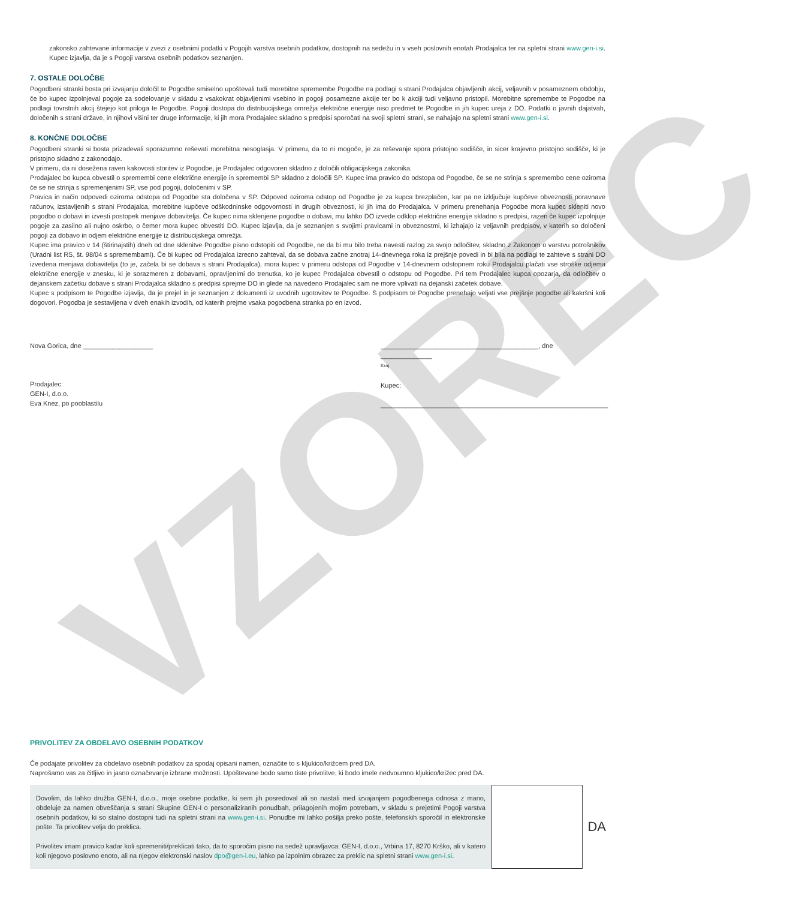VZOREC
zakonsko zahtevane informacije v zvezi z osebnimi podatki v Pogojih varstva osebnih podatkov, dostopnih na sedežu in v vseh poslovnih enotah Prodajalca ter na spletni strani www.gen-i.si. Kupec izjavlja, da je s Pogoji varstva osebnih podatkov seznanjen.
7. OSTALE DOLOČBE
Pogodbeni stranki bosta pri izvajanju določil te Pogodbe smiselno upoštevali tudi morebitne spremembe Pogodbe na podlagi s strani Prodajalca objavljenih akcij, veljavnih v posameznem obdobju, če bo kupec izpolnjeval pogoje za sodelovanje v skladu z vsakokrat objavljenimi vsebino in pogoji posamezne akcije ter bo k akciji tudi veljavno pristopil. Morebitne spremembe te Pogodbe na podlagi tovrstnih akcij štejejo kot priloga te Pogodbe. Pogoji dostopa do distribucijskega omrežja električne energije niso predmet te Pogodbe in jih kupec ureja z DO. Podatki o javnih dajatvah, določenih s strani države, in njihovi višini ter druge informacije, ki jih mora Prodajalec skladno s predpisi sporočati na svoji spletni strani, se nahajajo na spletni strani www.gen-i.si.
8. KONČNE DOLOČBE
Pogodbeni stranki si bosta prizadevali sporazumno reševati morebitna nesoglasja. V primeru, da to ni mogoče, je za reševanje spora pristojno sodišče, in sicer krajevno pristojno sodišče, ki je pristojno skladno z zakonodajo.
V primeru, da ni dosežena raven kakovosti storitev iz Pogodbe, je Prodajalec odgovoren skladno z določili obligacijskega zakonika.
Prodajalec bo kupca obvestil o spremembi cene električne energije in spremembi SP skladno z določili SP. Kupec ima pravico do odstopa od Pogodbe, če se ne strinja s spremembo cene oziroma če se ne strinja s spremenjenimi SP, vse pod pogoji, določenimi v SP.
Pravica in način odpovedi oziroma odstopa od Pogodbe sta določena v SP. Odpoved oziroma odstop od Pogodbe je za kupca brezplačen, kar pa ne izključuje kupčeve obveznosti poravnave računov, izstavljenih s strani Prodajalca, morebitne kupčeve odškodninske odgovornosti in drugih obveznosti, ki jih ima do Prodajalca. V primeru prenehanja Pogodbe mora kupec skleniti novo pogodbo o dobavi in izvesti postopek menjave dobavitelja. Če kupec nima sklenjene pogodbe o dobavi, mu lahko DO izvede odklop električne energije skladno s predpisi, razen če kupec izpolnjuje pogoje za zasilno ali nujno oskrbo, o čemer mora kupec obvestiti DO. Kupec izjavlja, da je seznanjen s svojimi pravicami in obveznostmi, ki izhajajo iz veljavnih predpisov, v katerih so določeni pogoji za dobavo in odjem električne energije iz distribucijskega omrežja.
Kupec ima pravico v 14 (štirinajstih) dneh od dne sklenitve Pogodbe pisno odstopiti od Pogodbe, ne da bi mu bilo treba navesti razlog za svojo odločitev, skladno z Zakonom o varstvu potrošnikov (Uradni list RS, št. 98/04 s spremembami). Če bi kupec od Prodajalca izrecno zahteval, da se dobava začne znotraj 14-dnevnega roka iz prejšnje povedi in bi bila na podlagi te zahteve s strani DO izvedena menjava dobavitelja (to je, začela bi se dobava s strani Prodajalca), mora kupec v primeru odstopa od Pogodbe v 14-dnevnem odstopnem roku Prodajalcu plačati vse stroške odjema električne energije v znesku, ki je sorazmeren z dobavami, opravljenimi do trenutka, ko je kupec Prodajalca obvestil o odstopu od Pogodbe. Pri tem Prodajalec kupca opozarja, da odločitev o dejanskem začetku dobave s strani Prodajalca skladno s predpisi sprejme DO in glede na navedeno Prodajalec sam ne more vplivati na dejanski začetek dobave.
Kupec s podpisom te Pogodbe izjavlja, da je prejel in je seznanjen z dokumenti iz uvodnih ugotovitev te Pogodbe. S podpisom te Pogodbe prenehajo veljati vse prejšnje pogodbe ali kakršni koli dogovori. Pogodba je sestavljena v dveh enakih izvodih, od katerih prejme vsaka pogodbena stranka po en izvod.
Nova Gorica, dne ___________________
Prodajalec:
GEN-I, d.o.o.
Eva Knez, po pooblastilu
___________________________________________, dne ______________
Kraj
Kupec:
______________________________________________________________
PRIVOLITEV ZA OBDELAVO OSEBNIH PODATKOV
Če podajate privolitev za obdelavo osebnih podatkov za spodaj opisani namen, označite to s kljukico/križcem pred DA.
Naprošamo vas za čitljivo in jasno označevanje izbrane možnosti. Upoštevane bodo samo tiste privolitve, ki bodo imele nedvoumno kljukico/križec pred DA.
Dovolim, da lahko družba GEN-I, d.o.o., moje osebne podatke, ki sem jih posredoval ali so nastali med izvajanjem pogodbenega odnosa z mano, obdeluje za namen obveščanja s strani Skupine GEN-I o personaliziranih ponudbah, prilagojenih mojim potrebam, v skladu s prejetimi Pogoji varstva osebnih podatkov, ki so stalno dostopni tudi na spletni strani na www.gen-i.si. Ponudbe mi lahko pošilja preko pošte, telefonskih sporočil in elektronske pošte. Ta privolitev velja do preklica.
Privolitev imam pravico kadar koli spremeniti/preklicati tako, da to sporočim pisno na sedež upravljavca: GEN-I, d.o.o., Vrbina 17, 8270 Krško, ali v katero koli njegovo poslovno enoto, ali na njegov elektronski naslov dpo@gen-i.eu, lahko pa izpolnim obrazec za preklic na spletni strani www.gen-i.si.
DA